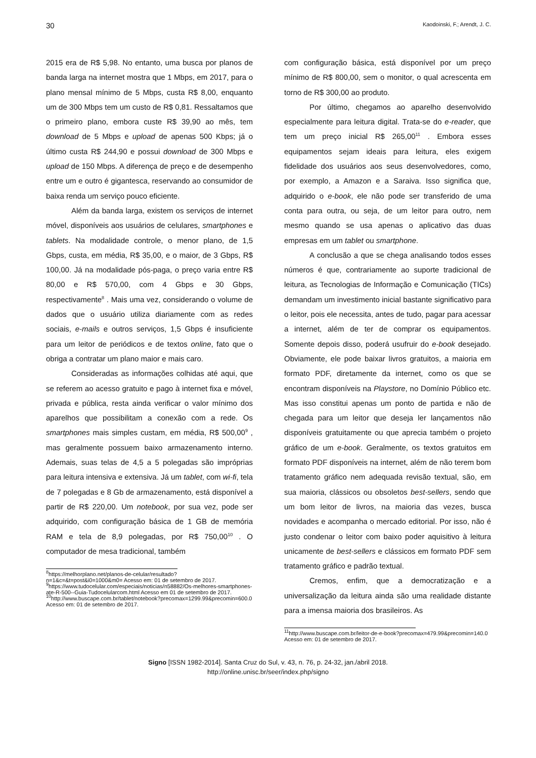30 Kaodoinski, F.; Arendt, J. C.
2015 era de R$ 5,98. No entanto, uma busca por planos de banda larga na internet mostra que 1 Mbps, em 2017, para o plano mensal mínimo de 5 Mbps, custa R$ 8,00, enquanto um de 300 Mbps tem um custo de R$ 0,81. Ressaltamos que o primeiro plano, embora custe R$ 39,90 ao mês, tem download de 5 Mbps e upload de apenas 500 Kbps; já o último custa R$ 244,90 e possui download de 300 Mbps e upload de 150 Mbps. A diferença de preço e de desempenho entre um e outro é gigantesca, reservando ao consumidor de baixa renda um serviço pouco eficiente.
Além da banda larga, existem os serviços de internet móvel, disponíveis aos usuários de celulares, smartphones e tablets. Na modalidade controle, o menor plano, de 1,5 Gbps, custa, em média, R$ 35,00, e o maior, de 3 Gbps, R$ 100,00. Já na modalidade pós-paga, o preço varia entre R$ 80,00 e R$ 570,00, com 4 Gbps e 30 Gbps, respectivamente<sup>8</sup> . Mais uma vez, considerando o volume de dados que o usuário utiliza diariamente com as redes sociais, e-mails e outros serviços, 1,5 Gbps é insuficiente para um leitor de periódicos e de textos online, fato que o obriga a contratar um plano maior e mais caro.
Consideradas as informações colhidas até aqui, que se referem ao acesso gratuito e pago à internet fixa e móvel, privada e pública, resta ainda verificar o valor mínimo dos aparelhos que possibilitam a conexão com a rede. Os smartphones mais simples custam, em média, R$ 500,00<sup>9</sup> , mas geralmente possuem baixo armazenamento interno. Ademais, suas telas de 4,5 a 5 polegadas são impróprias para leitura intensiva e extensiva. Já um tablet, com wi-fi, tela de 7 polegadas e 8 Gb de armazenamento, está disponível a partir de R$ 220,00. Um notebook, por sua vez, pode ser adquirido, com configuração básica de 1 GB de memória RAM e tela de 8,9 polegadas, por R$ 750,00<sup>10</sup> . O computador de mesa tradicional, também
<sup>8</sup> https://melhorplano.net/planos-de-celular/resultado?n=1&c=&t=post&i0=1000&m0= Acesso em: 01 de setembro de 2017.
<sup>9</sup> https://www.tudocelular.com/especiais/noticias/n58882/Os-melhores-smartphones-ate-R-500--Guia-Tudocelularcom.html Acesso em 01 de setembro de 2017.
<sup>10</sup> http://www.buscape.com.br/tablet/notebook?precomax=1299.99&precomin=600.0 Acesso em: 01 de setembro de 2017.
com configuração básica, está disponível por um preço mínimo de R$ 800,00, sem o monitor, o qual acrescenta em torno de R$ 300,00 ao produto.
Por último, chegamos ao aparelho desenvolvido especialmente para leitura digital. Trata-se do e-reader, que tem um preço inicial R$ 265,00<sup>11</sup> . Embora esses equipamentos sejam ideais para leitura, eles exigem fidelidade dos usuários aos seus desenvolvedores, como, por exemplo, a Amazon e a Saraiva. Isso significa que, adquirido o e-book, ele não pode ser transferido de uma conta para outra, ou seja, de um leitor para outro, nem mesmo quando se usa apenas o aplicativo das duas empresas em um tablet ou smartphone.
A conclusão a que se chega analisando todos esses números é que, contrariamente ao suporte tradicional de leitura, as Tecnologias de Informação e Comunicação (TICs) demandam um investimento inicial bastante significativo para o leitor, pois ele necessita, antes de tudo, pagar para acessar a internet, além de ter de comprar os equipamentos. Somente depois disso, poderá usufruir do e-book desejado. Obviamente, ele pode baixar livros gratuitos, a maioria em formato PDF, diretamente da internet, como os que se encontram disponíveis na Playstore, no Domínio Público etc. Mas isso constitui apenas um ponto de partida e não de chegada para um leitor que deseja ler lançamentos não disponíveis gratuitamente ou que aprecia também o projeto gráfico de um e-book. Geralmente, os textos gratuitos em formato PDF disponíveis na internet, além de não terem bom tratamento gráfico nem adequada revisão textual, são, em sua maioria, clássicos ou obsoletos best-sellers, sendo que um bom leitor de livros, na maioria das vezes, busca novidades e acompanha o mercado editorial. Por isso, não é justo condenar o leitor com baixo poder aquisitivo à leitura unicamente de best-sellers e clássicos em formato PDF sem tratamento gráfico e padrão textual.
Cremos, enfim, que a democratização e a universalização da leitura ainda são uma realidade distante para a imensa maioria dos brasileiros. As
<sup>11</sup> http://www.buscape.com.br/leitor-de-e-book?precomax=479.99&precomin=140.0 Acesso em: 01 de setembro de 2017.
Signo [ISSN 1982-2014]. Santa Cruz do Sul, v. 43, n. 76, p. 24-32, jan./abril 2018.
http://online.unisc.br/seer/index.php/signo